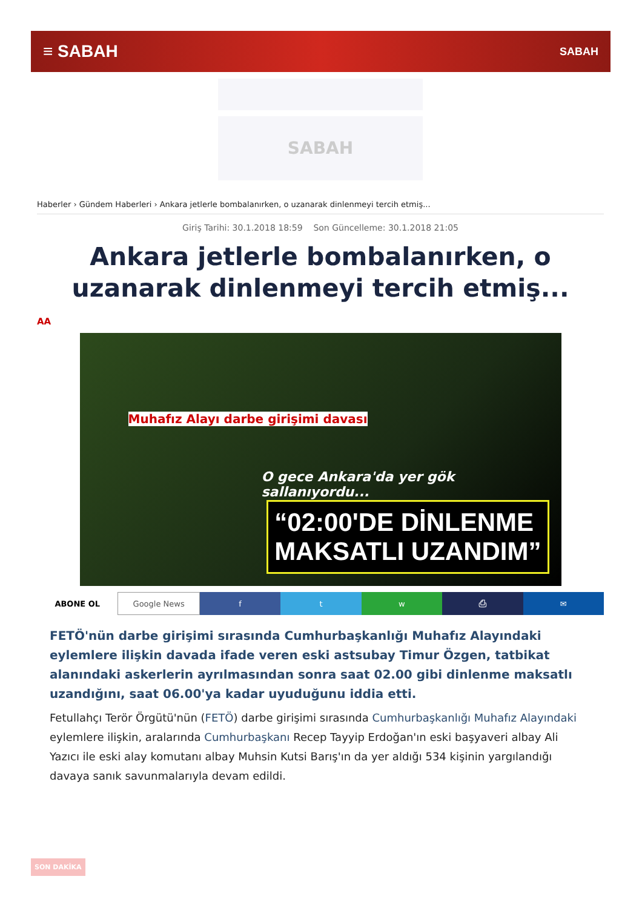≡ SABAH SABAH
SABAH
Haberler › Gündem Haberleri › Ankara jetlerle bombalanırken, o uzanarak dinlenmeyi tercih etmiş...
Giriş Tarihi: 30.1.2018 18:59 Son Güncelleme: 30.1.2018 21:05
Ankara jetlerle bombalanırken, o uzanarak dinlenmeyi tercih etmiş...
AA
Muhafız Alayı darbe girişimi davası
O gece Ankara'da yer gök sallanıyordu...
“02:00'DE DİNLENME
MAKSATLI UZANDIM”
ABONE OL Google News f t w ⎙ ✉
FETÖ'nün darbe girişimi sırasında Cumhurbaşkanlığı Muhafız Alayındaki eylemlere ilişkin davada ifade veren eski astsubay Timur Özgen, tatbikat alanındaki askerlerin ayrılmasından sonra saat 02.00 gibi dinlenme maksatlı uzandığını, saat 06.00'ya kadar uyuduğunu iddia etti.
Fetullahçı Terör Örgütü'nün (FETÖ) darbe girişimi sırasında Cumhurbaşkanlığı Muhafız Alayındaki eylemlere ilişkin, aralarında Cumhurbaşkanı Recep Tayyip Erdoğan'ın eski başyaveri albay Ali Yazıcı ile eski alay komutanı albay Muhsin Kutsi Barış'ın da yer aldığı 534 kişinin yargılandığı davaya sanık savunmalarıyla devam edildi.
SON DAKİKA